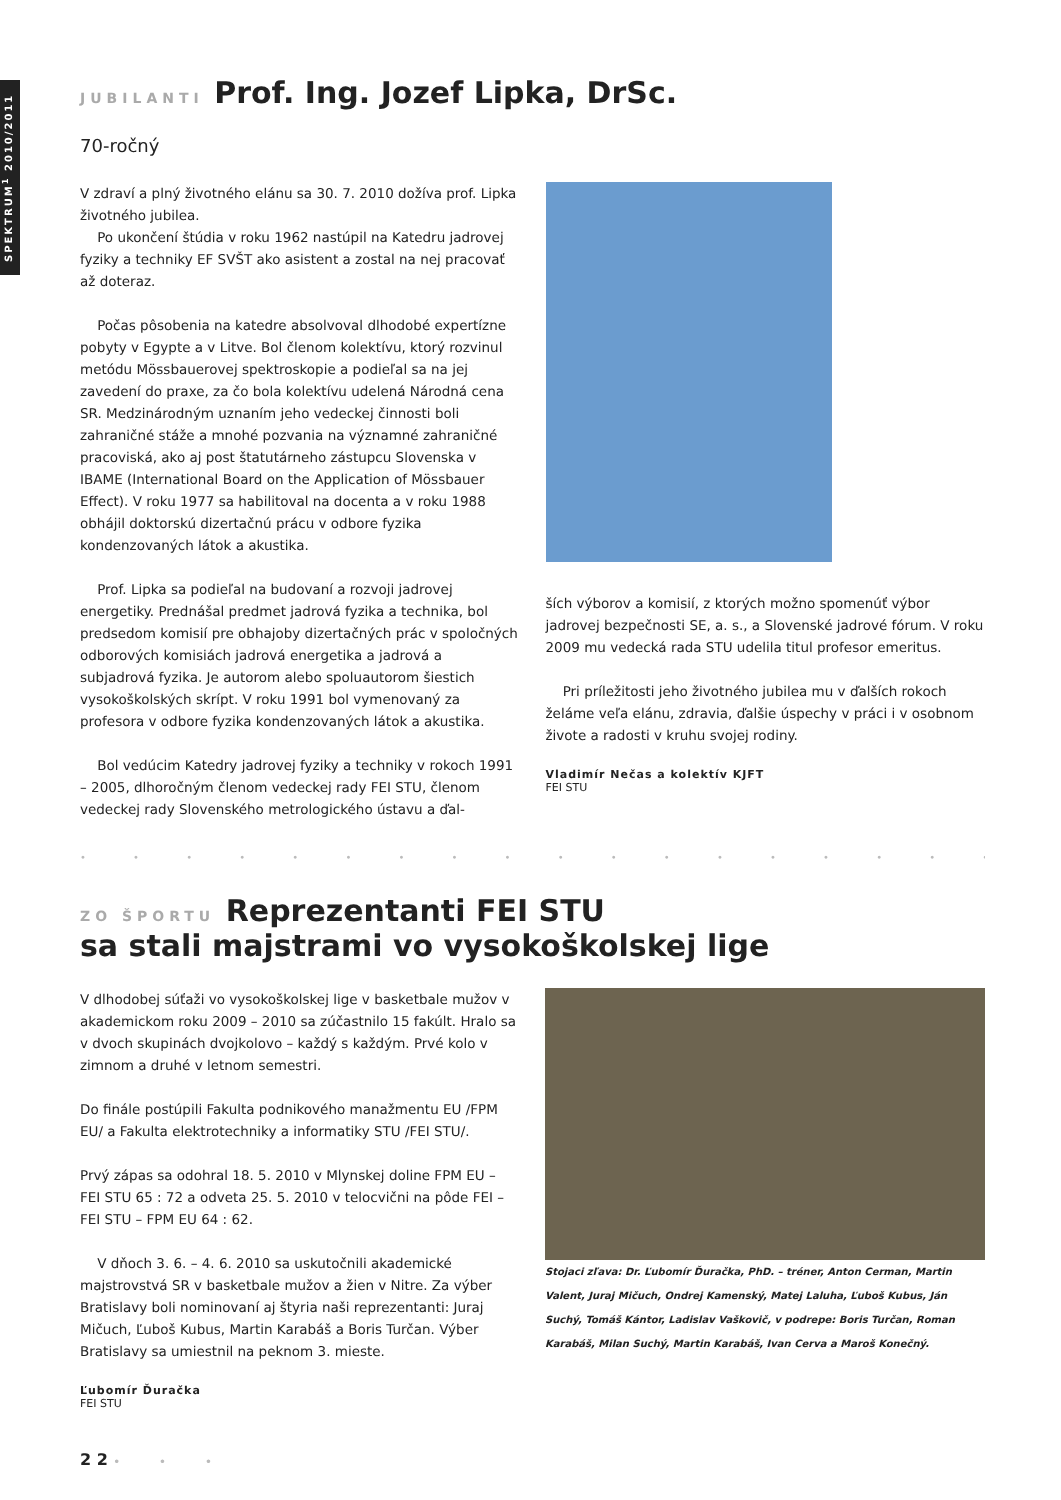SPEKTRUM<sup>1</sup> 2010/2011
JUBILANTI Prof. Ing. Jozef Lipka, DrSc.
70-ročný
V zdraví a plný životného elánu sa 30. 7. 2010 dožíva prof. Lipka životného jubilea.
Po ukončení štúdia v roku 1962 nastúpil na Katedru jadrovej fyziky a techniky EF SVŠT ako asistent a zostal na nej pracovať až doteraz.
Počas pôsobenia na katedre absolvoval dlhodobé expertízne pobyty v Egypte a v Litve. Bol členom kolektívu, ktorý rozvinul metódu Mössbauerovej spektroskopie a podieľal sa na jej zavedení do praxe, za čo bola kolektívu udelená Národná cena SR. Medzinárodným uznaním jeho vedeckej činnosti boli zahraničné stáže a mnohé pozvania na významné zahraničné pracoviská, ako aj post štatutárneho zástupcu Slovenska v IBAME (International Board on the Application of Mössbauer Effect). V roku 1977 sa habilitoval na docenta a v roku 1988 obhájil doktorskú dizertačnú prácu v odbore fyzika kondenzovaných látok a akustika.
Prof. Lipka sa podieľal na budovaní a rozvoji jadrovej energetiky. Prednášal predmet jadrová fyzika a technika, bol predsedom komisií pre obhajoby dizertačných prác v spoločných odborových komisiách jadrová energetika a jadrová a subjadrová fyzika. Je autorom alebo spoluautorom šiestich vysokoškolských skrípt. V roku 1991 bol vymenovaný za profesora v odbore fyzika kondenzovaných látok a akustika.
Bol vedúcim Katedry jadrovej fyziky a techniky v rokoch 1991 – 2005, dlhoročným členom vedeckej rady FEI STU, členom vedeckej rady Slovenského metrologického ústavu a ďal-
ších výborov a komisií, z ktorých možno spomenúť výbor jadrovej bezpečnosti SE, a. s., a Slovenské jadrové fórum. V roku 2009 mu vedecká rada STU udelila titul profesor emeritus.
Pri príležitosti jeho životného jubilea mu v ďalších rokoch želáme veľa elánu, zdravia, ďalšie úspechy v práci i v osobnom živote a radosti v kruhu svojej rodiny.
Vladimír Nečas a kolektív KJFT
FEI STU
• • • • • • • • • • • • • • • • • • • • • • • • • • • • • •
ZO ŠPORTU Reprezentanti FEI STU
sa stali majstrami vo vysokoškolskej lige
V dlhodobej súťaži vo vysokoškolskej lige v basketbale mužov v akademickom roku 2009 – 2010 sa zúčastnilo 15 fakúlt. Hralo sa v dvoch skupinách dvojkolovo – každý s každým. Prvé kolo v zimnom a druhé v letnom semestri.
Do finále postúpili Fakulta podnikového manažmentu EU /FPM EU/ a Fakulta elektrotechniky a informatiky STU /FEI STU/.
Prvý zápas sa odohral 18. 5. 2010 v Mlynskej doline FPM EU – FEI STU 65 : 72 a odveta 25. 5. 2010 v telocvični na pôde FEI – FEI STU – FPM EU 64 : 62.
V dňoch 3. 6. – 4. 6. 2010 sa uskutočnili akademické majstrovstvá SR v basketbale mužov a žien v Nitre. Za výber Bratislavy boli nominovaní aj štyria naši reprezentanti: Juraj Mičuch, Ľuboš Kubus, Martin Karabáš a Boris Turčan. Výber Bratislavy sa umiestnil na peknom 3. mieste.
Ľubomír Ďuračka
FEI STU
Stojaci zľava: Dr. Ľubomír Ďuračka, PhD. – tréner, Anton Cerman, Martin Valent, Juraj Mičuch, Ondrej Kamenský, Matej Laluha, Ľuboš Kubus, Ján Suchý, Tomáš Kántor, Ladislav Vaškovič, v podrepe: Boris Turčan, Roman Karabáš, Milan Suchý, Martin Karabáš, Ivan Cerva a Maroš Konečný.
2 2 • • •